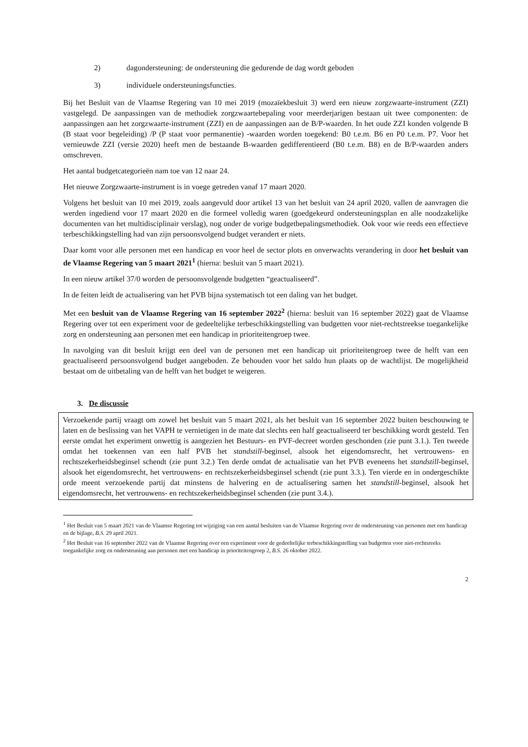2) dagondersteuning: de ondersteuning die gedurende de dag wordt geboden
3) individuele ondersteuningsfuncties.
Bij het Besluit van de Vlaamse Regering van 10 mei 2019 (mozaïekbesluit 3) werd een nieuw zorgzwaarte-instrument (ZZI) vastgelegd. De aanpassingen van de methodiek zorgzwaartebepaling voor meerderjarigen bestaan uit twee componenten: de aanpassingen aan het zorgzwaarte-instrument (ZZI) en de aanpassingen aan de B/P-waarden. In het oude ZZI konden volgende B (B staat voor begeleiding) /P (P staat voor permanentie) -waarden worden toegekend: B0 t.e.m. B6 en P0 t.e.m. P7. Voor het vernieuwde ZZI (versie 2020) heeft men de bestaande B-waarden gedifferentieerd (B0 t.e.m. B8) en de B/P-waarden anders omschreven.
Het aantal budgetcategorieën nam toe van 12 naar 24.
Het nieuwe Zorgzwaarte-instrument is in voege getreden vanaf 17 maart 2020.
Volgens het besluit van 10 mei 2019, zoals aangevuld door artikel 13 van het besluit van 24 april 2020, vallen de aanvragen die werden ingediend voor 17 maart 2020 en die formeel volledig waren (goedgekeurd ondersteuningsplan en alle noodzakelijke documenten van het multidisciplinair verslag), nog onder de vorige budgetbepalingsmethodiek. Ook voor wie reeds een effectieve terbeschikkingstelling had van zijn persoonsvolgend budget verandert er niets.
Daar komt voor alle personen met een handicap en voor heel de sector plots en onverwachts verandering in door het besluit van de Vlaamse Regering van 5 maart 2021<sup>1</sup> (hierna: besluit van 5 maart 2021).
In een nieuw artikel 37/0 worden de persoonsvolgende budgetten “geactualiseerd”.
In de feiten leidt de actualisering van het PVB bijna systematisch tot een daling van het budget.
Met een besluit van de Vlaamse Regering van 16 september 2022<sup>2</sup> (hierna: besluit van 16 september 2022) gaat de Vlaamse Regering over tot een experiment voor de gedeeltelijke terbeschikkingstelling van budgetten voor niet-rechtstreekse toegankelijke zorg en ondersteuning aan personen met een handicap in prioriteitengroep twee.
In navolging van dit besluit krijgt een deel van de personen met een handicap uit prioriteitengroep twee de helft van een geactualiseerd persoonsvolgend budget aangeboden. Ze behouden voor het saldo hun plaats op de wachtlijst. De mogelijkheid bestaat om de uitbetaling van de helft van het budget te weigeren.
3. De discussie
Verzoekende partij vraagt om zowel het besluit van 5 maart 2021, als het besluit van 16 september 2022 buiten beschouwing te laten en de beslissing van het VAPH te vernietigen in de mate dat slechts een half geactualiseerd ter beschikking wordt gesteld. Ten eerste omdat het experiment onwettig is aangezien het Bestuurs- en PVF-decreet worden geschonden (zie punt 3.1.). Ten tweede omdat het toekennen van een half PVB het standstill-beginsel, alsook het eigendomsrecht, het vertrouwens- en rechtszekerheidsbeginsel schendt (zie punt 3.2.) Ten derde omdat de actualisatie van het PVB eveneens het standstill-beginsel, alsook het eigendomsrecht, het vertrouwens- en rechtszekerheidsbeginsel schendt (zie punt 3.3.). Ten vierde en in ondergeschikte orde meent verzoekende partij dat minstens de halvering en de actualisering samen het standstill-beginsel, alsook het eigendomsrecht, het vertrouwens- en rechtszekerheidsbeginsel schenden (zie punt 3.4.).
<sup>1</sup> Het Besluit van 5 maart 2021 van de Vlaamse Regering tot wijziging van een aantal besluiten van de Vlaamse Regering over de ondersteuning van personen met een handicap en de bijlage, B.S. 29 april 2021.
<sup>2</sup> Het Besluit van 16 september 2022 van de Vlaamse Regering over een experiment voor de gedeeltelijke terbeschikkingstelling van budgetten voor niet-rechtsreeks toegankelijke zorg en ondersteuning aan personen met een handicap in prioriteitengroep 2, B.S. 26 oktober 2022.
2